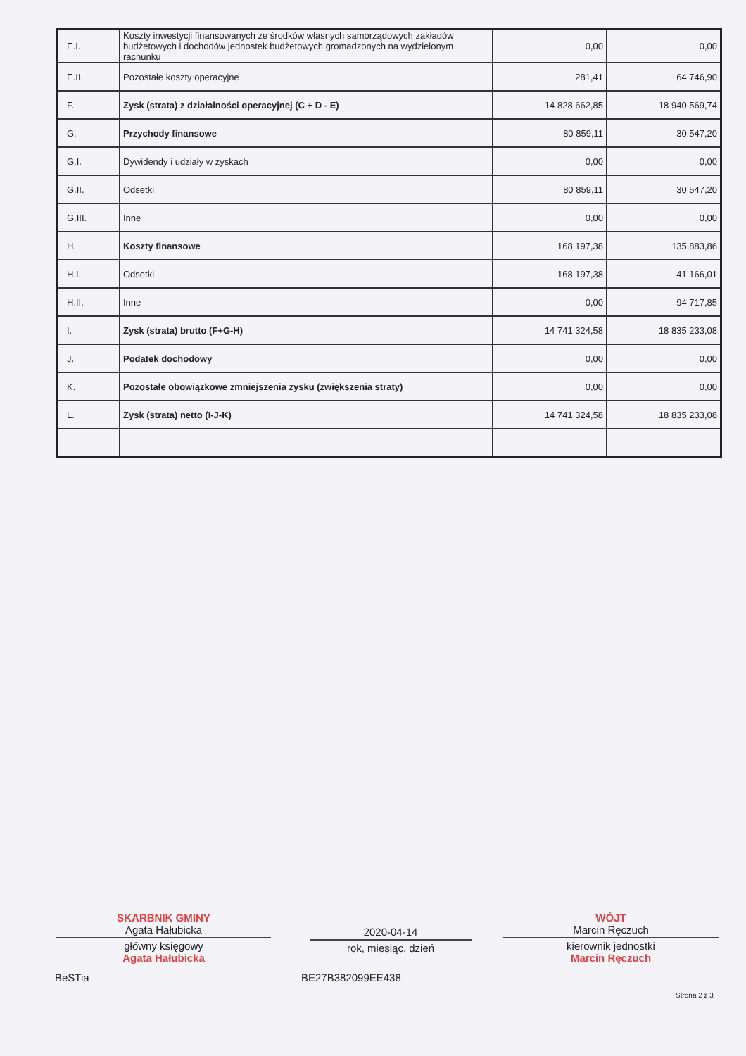| E.I. | Koszty inwestycji finansowanych ze środków własnych samorządowych zakładów budżetowych i dochodów jednostek budżetowych gromadzonych na wydzielonym rachunku | 0,00 | 0,00 |
| E.II. | Pozostałe koszty operacyjne | 281,41 | 64 746,90 |
| F. | Zysk (strata) z działalności operacyjnej (C + D - E) | 14 828 662,85 | 18 940 569,74 |
| G. | Przychody finansowe | 80 859,11 | 30 547,20 |
| G.I. | Dywidendy i udziały w zyskach | 0,00 | 0,00 |
| G.II. | Odsetki | 80 859,11 | 30 547,20 |
| G.III. | Inne | 0,00 | 0,00 |
| H. | Koszty finansowe | 168 197,38 | 135 883,86 |
| H.I. | Odsetki | 168 197,38 | 41 166,01 |
| H.II. | Inne | 0,00 | 94 717,85 |
| I. | Zysk (strata) brutto (F+G-H) | 14 741 324,58 | 18 835 233,08 |
| J. | Podatek dochodowy | 0,00 | 0,00 |
| K. | Pozostałe obowiązkowe zmniejszenia zysku (zwiększenia straty) | 0,00 | 0,00 |
| L. | Zysk (strata) netto (I-J-K) | 14 741 324,58 | 18 835 233,08 |
SKARBNIK GMINY
Agata Hałubicka
główny księgowy
Agata Hałubicka
2020-04-14
rok, miesiąc, dzień
WÓJT
Marcin Ręczuch
kierownik jednostki
Marcin Ręczuch
BeSTia BE27B382099EE438
Strona 2 z 3